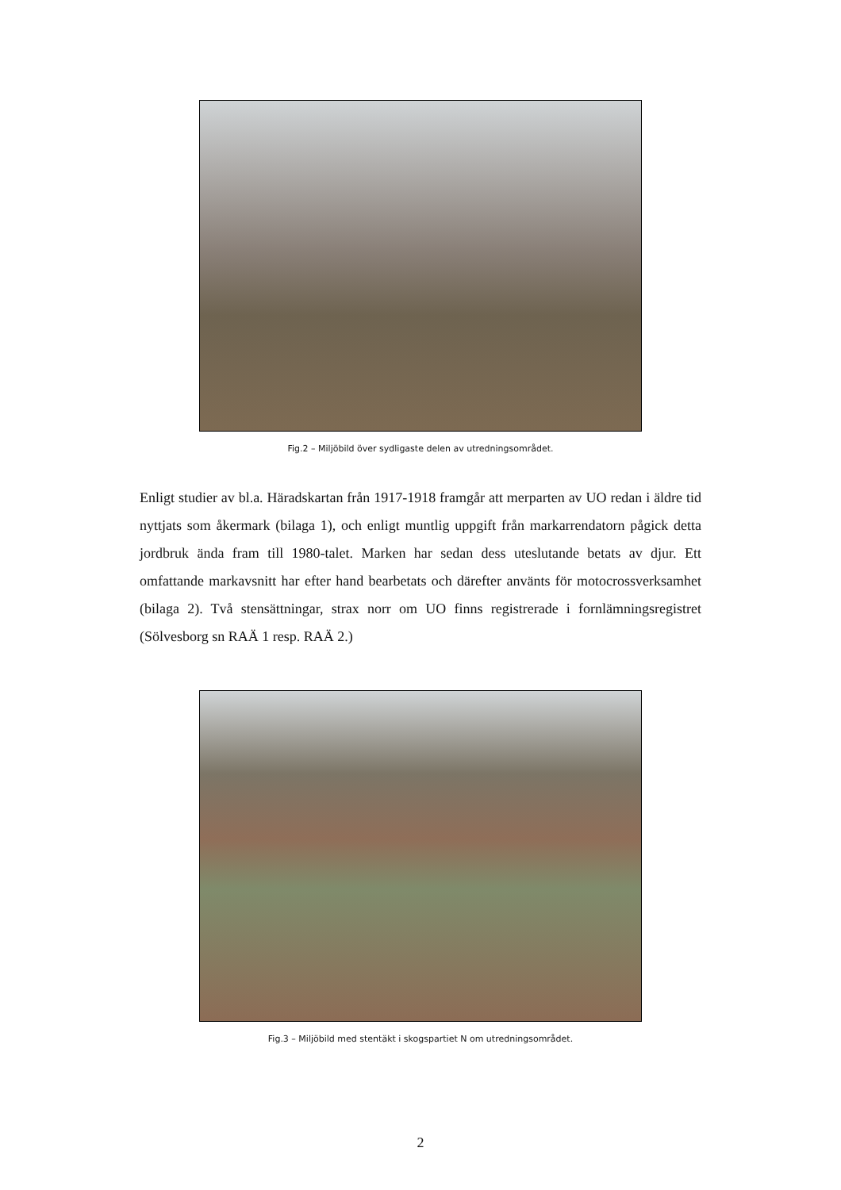Fig.2 – Miljöbild över sydligaste delen av utredningsområdet.
Enligt studier av bl.a. Häradskartan från 1917-1918 framgår att merparten av UO redan i äldre tid nyttjats som åkermark (bilaga 1), och enligt muntlig uppgift från markarrendatorn pågick detta jordbruk ända fram till 1980-talet. Marken har sedan dess uteslutande betats av djur. Ett omfattande markavsnitt har efter hand bearbetats och därefter använts för motocrossverksamhet (bilaga 2). Två stensättningar, strax norr om UO finns registrerade i fornlämningsregistret (Sölvesborg sn RAÄ 1 resp. RAÄ 2.)
Fig.3 – Miljöbild med stentäkt i skogspartiet N om utredningsområdet.
2